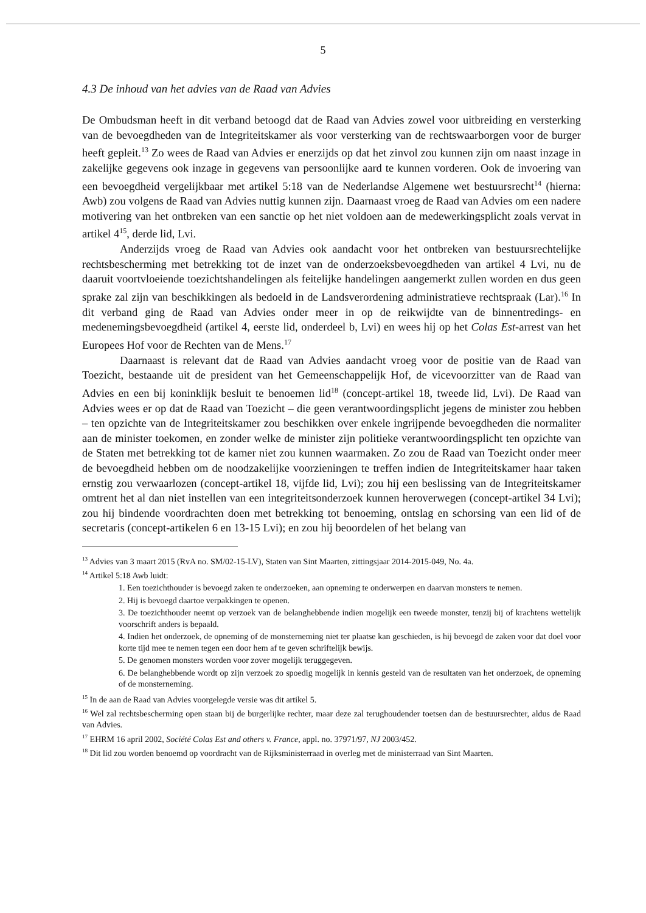5
4.3 De inhoud van het advies van de Raad van Advies
De Ombudsman heeft in dit verband betoogd dat de Raad van Advies zowel voor uitbreiding en versterking van de bevoegdheden van de Integriteitskamer als voor versterking van de rechtswaarborgen voor de burger heeft gepleit.<sup>13</sup> Zo wees de Raad van Advies er enerzijds op dat het zinvol zou kunnen zijn om naast inzage in zakelijke gegevens ook inzage in gegevens van persoonlijke aard te kunnen vorderen. Ook de invoering van een bevoegdheid vergelijkbaar met artikel 5:18 van de Nederlandse Algemene wet bestuursrecht<sup>14</sup> (hierna: Awb) zou volgens de Raad van Advies nuttig kunnen zijn. Daarnaast vroeg de Raad van Advies om een nadere motivering van het ontbreken van een sanctie op het niet voldoen aan de medewerkingsplicht zoals vervat in artikel 4<sup>15</sup>, derde lid, Lvi.
Anderzijds vroeg de Raad van Advies ook aandacht voor het ontbreken van bestuursrechtelijke rechtsbescherming met betrekking tot de inzet van de onderzoeksbevoegdheden van artikel 4 Lvi, nu de daaruit voortvloeiende toezichtshandelingen als feitelijke handelingen aangemerkt zullen worden en dus geen sprake zal zijn van beschikkingen als bedoeld in de Landsverordening administratieve rechtspraak (Lar).<sup>16</sup> In dit verband ging de Raad van Advies onder meer in op de reikwijdte van de binnentredings- en medenemingsbevoegdheid (artikel 4, eerste lid, onderdeel b, Lvi) en wees hij op het Colas Est-arrest van het Europees Hof voor de Rechten van de Mens.<sup>17</sup>
Daarnaast is relevant dat de Raad van Advies aandacht vroeg voor de positie van de Raad van Toezicht, bestaande uit de president van het Gemeenschappelijk Hof, de vicevoorzitter van de Raad van Advies en een bij koninklijk besluit te benoemen lid<sup>18</sup> (concept-artikel 18, tweede lid, Lvi). De Raad van Advies wees er op dat de Raad van Toezicht – die geen verantwoordingsplicht jegens de minister zou hebben – ten opzichte van de Integriteitskamer zou beschikken over enkele ingrijpende bevoegdheden die normaliter aan de minister toekomen, en zonder welke de minister zijn politieke verantwoordingsplicht ten opzichte van de Staten met betrekking tot de kamer niet zou kunnen waarmaken. Zo zou de Raad van Toezicht onder meer de bevoegdheid hebben om de noodzakelijke voorzieningen te treffen indien de Integriteitskamer haar taken ernstig zou verwaarlozen (concept-artikel 18, vijfde lid, Lvi); zou hij een beslissing van de Integriteitskamer omtrent het al dan niet instellen van een integriteitsonderzoek kunnen heroverwegen (concept-artikel 34 Lvi); zou hij bindende voordrachten doen met betrekking tot benoeming, ontslag en schorsing van een lid of de secretaris (concept-artikelen 6 en 13-15 Lvi); en zou hij beoordelen of het belang van
<sup>13</sup> Advies van 3 maart 2015 (RvA no. SM/02-15-LV), Staten van Sint Maarten, zittingsjaar 2014-2015-049, No. 4a.
<sup>14</sup> Artikel 5:18 Awb luidt:
1. Een toezichthouder is bevoegd zaken te onderzoeken, aan opneming te onderwerpen en daarvan monsters te nemen.
2. Hij is bevoegd daartoe verpakkingen te openen.
3. De toezichthouder neemt op verzoek van de belanghebbende indien mogelijk een tweede monster, tenzij bij of krachtens wettelijk voorschrift anders is bepaald.
4. Indien het onderzoek, de opneming of de monsterneming niet ter plaatse kan geschieden, is hij bevoegd de zaken voor dat doel voor korte tijd mee te nemen tegen een door hem af te geven schriftelijk bewijs.
5. De genomen monsters worden voor zover mogelijk teruggegeven.
6. De belanghebbende wordt op zijn verzoek zo spoedig mogelijk in kennis gesteld van de resultaten van het onderzoek, de opneming of de monsterneming.
<sup>15</sup> In de aan de Raad van Advies voorgelegde versie was dit artikel 5.
<sup>16</sup> Wel zal rechtsbescherming open staan bij de burgerlijke rechter, maar deze zal terughoudender toetsen dan de bestuursrechter, aldus de Raad van Advies.
<sup>17</sup> EHRM 16 april 2002, Société Colas Est and others v. France, appl. no. 37971/97, NJ 2003/452.
<sup>18</sup> Dit lid zou worden benoemd op voordracht van de Rijksministerraad in overleg met de ministerraad van Sint Maarten.